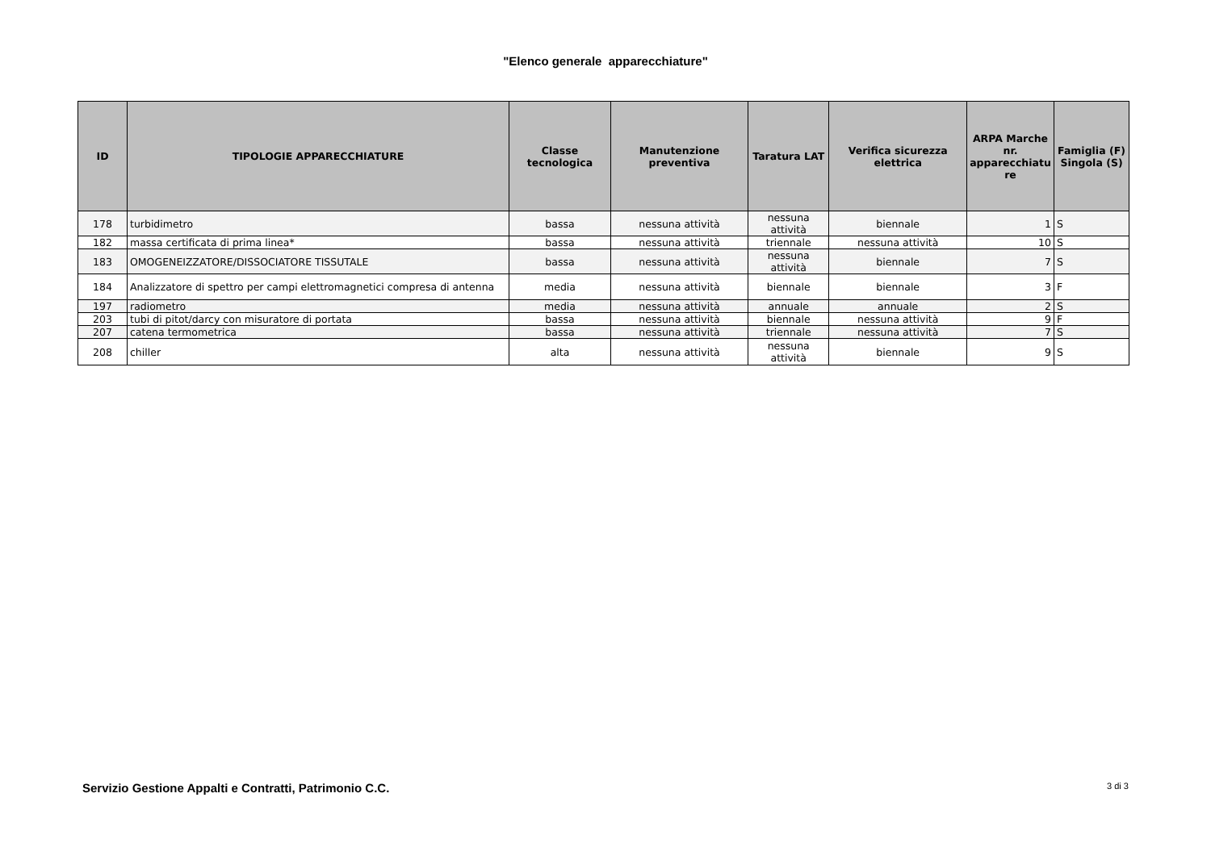"Elenco generale apparecchiature"
| ID | TIPOLOGIE APPARECCHIATURE | Classe tecnologica | Manutenzione preventiva | Taratura LAT | Verifica sicurezza elettrica | ARPA Marche nr. apparecchiatu re | Famiglia (F) Singola (S) |
| --- | --- | --- | --- | --- | --- | --- | --- |
| 178 | turbidimetro | bassa | nessuna attività | nessuna attività | biennale | 1 | S |
| 182 | massa certificata di prima linea* | bassa | nessuna attività | triennale | nessuna attività | 10 | S |
| 183 | OMOGENEIZZATORE/DISSOCIATORE TISSUTALE | bassa | nessuna attività | nessuna attività | biennale | 7 | S |
| 184 | Analizzatore di spettro per campi elettromagnetici compresa di antenna | media | nessuna attività | biennale | biennale | 3 | F |
| 197 | radiometro | media | nessuna attività | annuale | annuale | 2 | S |
| 203 | tubi di pitot/darcy con misuratore di portata | bassa | nessuna attività | biennale | nessuna attività | 9 | F |
| 207 | catena termometrica | bassa | nessuna attività | triennale | nessuna attività | 7 | S |
| 208 | chiller | alta | nessuna attività | nessuna attività | biennale | 9 | S |
Servizio Gestione Appalti e Contratti, Patrimonio C.C. 3 di 3